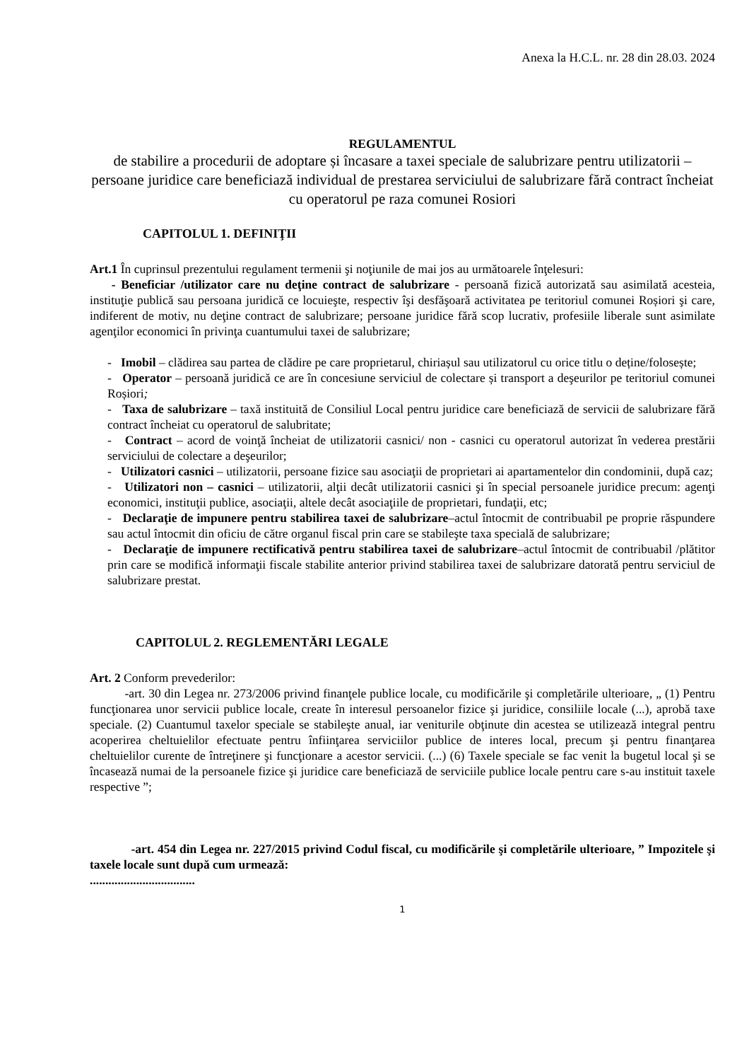Anexa la H.C.L. nr. 28 din 28.03. 2024
REGULAMENTUL
de stabilire a procedurii de adoptare și încasare a taxei speciale de salubrizare pentru utilizatorii – persoane juridice care beneficiază individual de prestarea serviciului de salubrizare fără contract încheiat cu operatorul pe raza comunei Rosiori
CAPITOLUL 1. DEFINIŢII
Art.1 În cuprinsul prezentului regulament termenii şi noţiunile de mai jos au următoarele înţelesuri:
- Beneficiar /utilizator care nu deţine contract de salubrizare - persoană fizică autorizată sau asimilată acesteia, instituţie publică sau persoana juridică ce locuieşte, respectiv îşi desfăşoară activitatea pe teritoriul comunei Roșiori şi care, indiferent de motiv, nu deţine contract de salubrizare; persoane juridice fără scop lucrativ, profesiile liberale sunt asimilate agenţilor economici în privinţa cuantumului taxei de salubrizare;
- Imobil – clădirea sau partea de clădire pe care proprietarul, chiriașul sau utilizatorul cu orice titlu o deține/folosește;
- Operator – persoană juridică ce are în concesiune serviciul de colectare și transport a deşeurilor pe teritoriul comunei Roșiori;
- Taxa de salubrizare – taxă instituită de Consiliul Local pentru juridice care beneficiază de servicii de salubrizare fără contract încheiat cu operatorul de salubritate;
- Contract – acord de voinţă încheiat de utilizatorii casnici/ non - casnici cu operatorul autorizat în vederea prestării serviciului de colectare a deşeurilor;
- Utilizatori casnici – utilizatorii, persoane fizice sau asociaţii de proprietari ai apartamentelor din condominii, după caz;
- Utilizatori non – casnici – utilizatorii, alţii decât utilizatorii casnici şi în special persoanele juridice precum: agenţi economici, instituţii publice, asociaţii, altele decât asociaţiile de proprietari, fundaţii, etc;
- Declaraţie de impunere pentru stabilirea taxei de salubrizare–actul întocmit de contribuabil pe proprie răspundere sau actul întocmit din oficiu de către organul fiscal prin care se stabileşte taxa specială de salubrizare;
- Declaraţie de impunere rectificativă pentru stabilirea taxei de salubrizare–actul întocmit de contribuabil /plătitor prin care se modifică informaţii fiscale stabilite anterior privind stabilirea taxei de salubrizare datorată pentru serviciul de salubrizare prestat.
CAPITOLUL 2. REGLEMENTĂRI LEGALE
Art. 2 Conform prevederilor:
-art. 30 din Legea nr. 273/2006 privind finanţele publice locale, cu modificările şi completările ulterioare, „ (1) Pentru funcţionarea unor servicii publice locale, create în interesul persoanelor fizice şi juridice, consiliile locale (...), aprobă taxe speciale. (2) Cuantumul taxelor speciale se stabileşte anual, iar veniturile obţinute din acestea se utilizează integral pentru acoperirea cheltuielilor efectuate pentru înfiinţarea serviciilor publice de interes local, precum şi pentru finanţarea cheltuielilor curente de întreţinere şi funcţionare a acestor servicii. (...) (6) Taxele speciale se fac venit la bugetul local şi se încasează numai de la persoanele fizice şi juridice care beneficiază de serviciile publice locale pentru care s-au instituit taxele respective ”;
-art. 454 din Legea nr. 227/2015 privind Codul fiscal, cu modificările şi completările ulterioare, ” Impozitele şi taxele locale sunt după cum urmează:
..................................
1